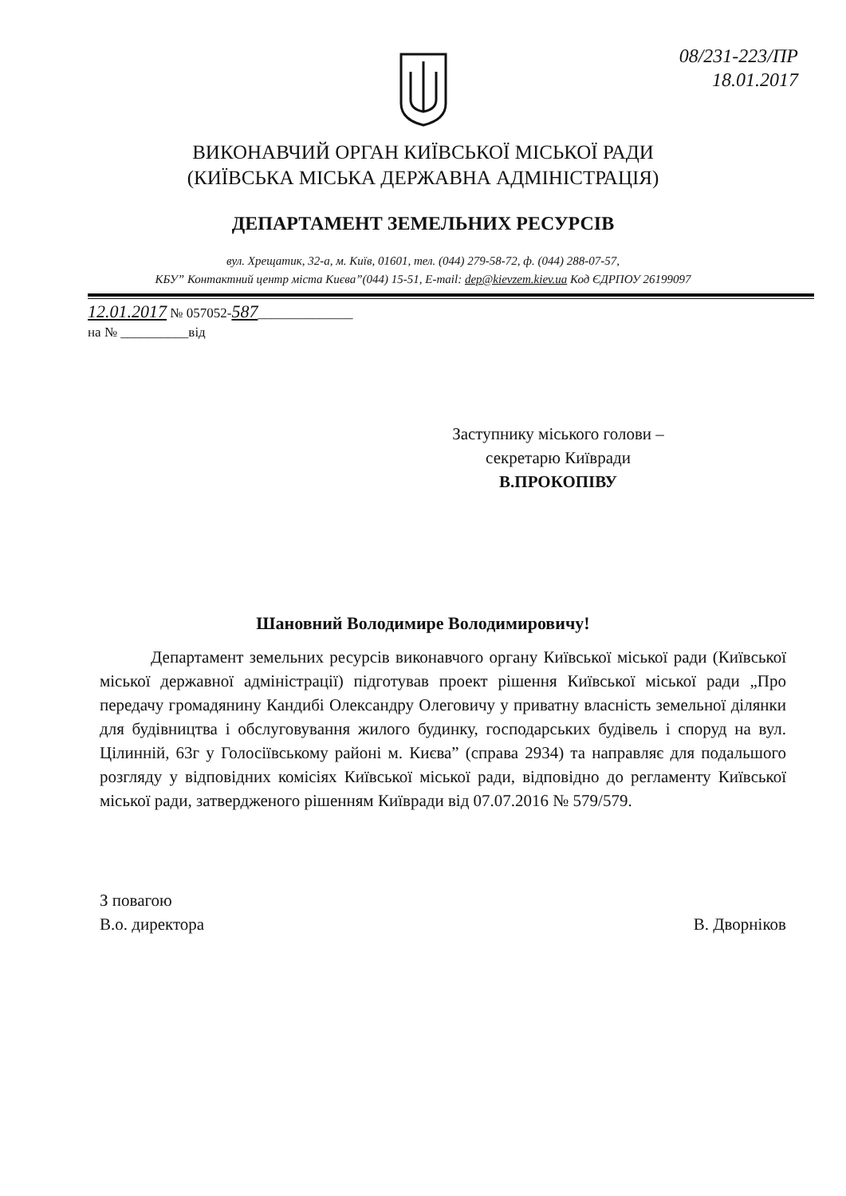08/231-223/ПР
18.01.2017
ВИКОНАВЧИЙ ОРГАН КИЇВСЬКОЇ МІСЬКОЇ РАДИ
(КИЇВСЬКА МІСЬКА ДЕРЖАВНА АДМІНІСТРАЦІЯ)
ДЕПАРТАМЕНТ ЗЕМЕЛЬНИХ РЕСУРСІВ
вул. Хрещатик, 32-а, м. Київ, 01601, тел. (044) 279-58-72, ф. (044) 288-07-57,
КБУ” Контактний центр міста Києва”(044) 15-51, E-mail: dep@kievzem.kiev.ua Код ЄДРПОУ 26199097
12.01.2017 № 057052-587______________
на № __________від
Заступнику міського голови –
секретарю Київради
В.ПРОКОПІВУ
Шановний Володимире Володимировичу!
Департамент земельних ресурсів виконавчого органу Київської міської ради (Київської міської державної адміністрації) підготував проект рішення Київської міської ради „Про передачу громадянину Кандибі Олександру Олеговичу у приватну власність земельної ділянки для будівництва і обслуговування жилого будинку, господарських будівель і споруд на вул. Цілинній, 63г у Голосіївському районі м. Києва” (справа 2934) та направляє для подальшого розгляду у відповідних комісіях Київської міської ради, відповідно до регламенту Київської міської ради, затвердженого рішенням Київради від 07.07.2016 № 579/579.
З повагою
В.о. директора
В. Дворніков